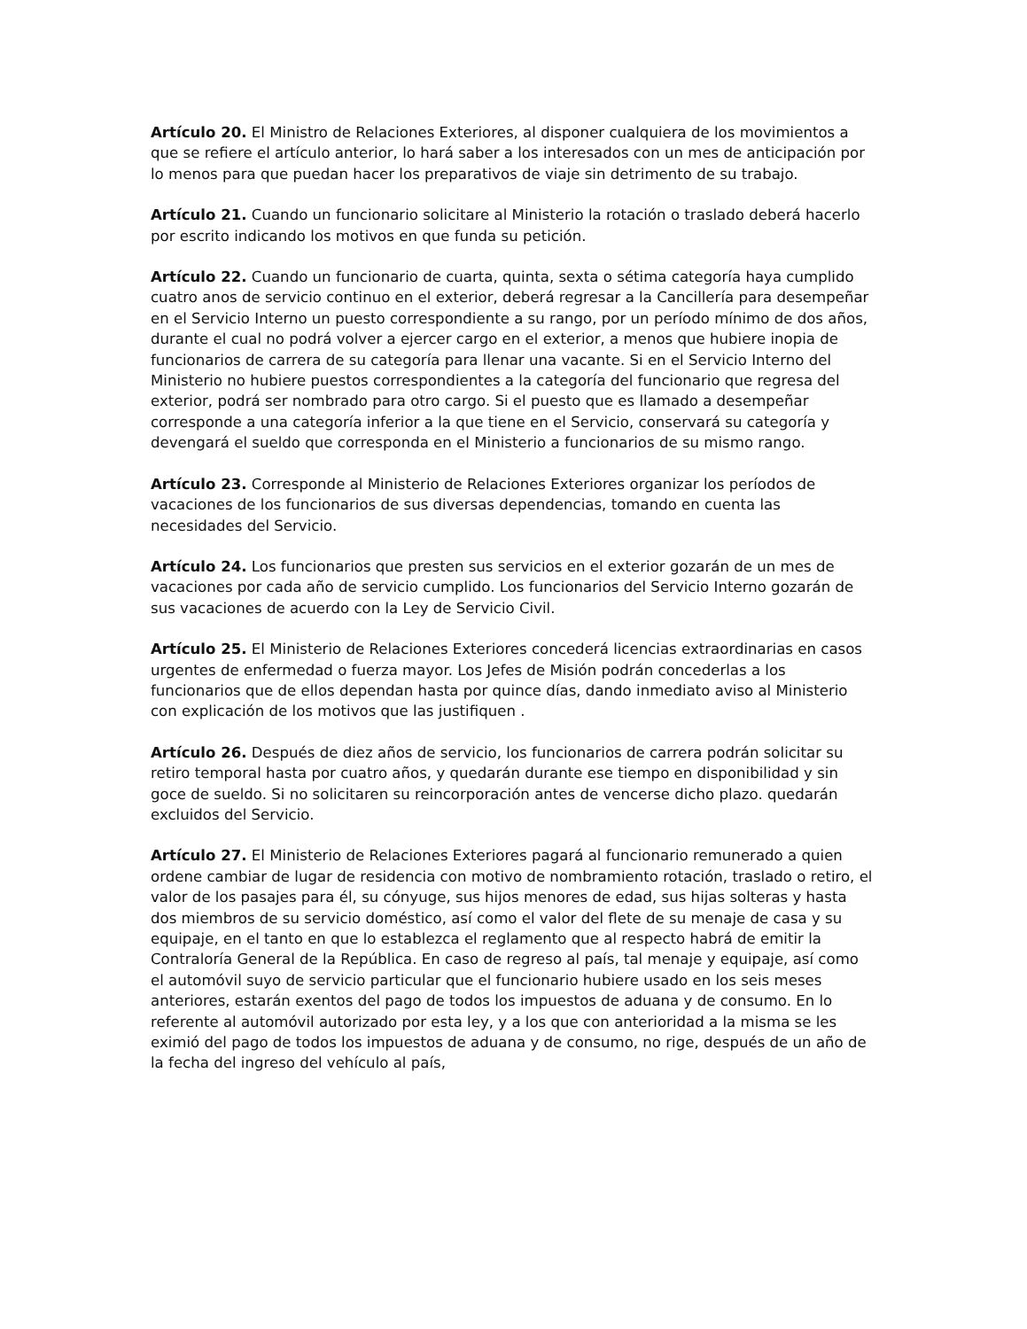Artículo 20. El Ministro de Relaciones Exteriores, al disponer cualquiera de los movimientos a que se refiere el artículo anterior, lo hará saber a los interesados con un mes de anticipación por lo menos para que puedan hacer los preparativos de viaje sin detrimento de su trabajo.
Artículo 21. Cuando un funcionario solicitare al Ministerio la rotación o traslado deberá hacerlo por escrito indicando los motivos en que funda su petición.
Artículo 22. Cuando un funcionario de cuarta, quinta, sexta o sétima categoría haya cumplido cuatro anos de servicio continuo en el exterior, deberá regresar a la Cancillería para desempeñar en el Servicio Interno un puesto correspondiente a su rango, por un período mínimo de dos años, durante el cual no podrá volver a ejercer cargo en el exterior, a menos que hubiere inopia de funcionarios de carrera de su categoría para llenar una vacante. Si en el Servicio Interno del Ministerio no hubiere puestos correspondientes a la categoría del funcionario que regresa del exterior, podrá ser nombrado para otro cargo. Si el puesto que es llamado a desempeñar corresponde a una categoría inferior a la que tiene en el Servicio, conservará su categoría y devengará el sueldo que corresponda en el Ministerio a funcionarios de su mismo rango.
Artículo 23. Corresponde al Ministerio de Relaciones Exteriores organizar los períodos de vacaciones de los funcionarios de sus diversas dependencias, tomando en cuenta las necesidades del Servicio.
Artículo 24. Los funcionarios que presten sus servicios en el exterior gozarán de un mes de vacaciones por cada año de servicio cumplido. Los funcionarios del Servicio Interno gozarán de sus vacaciones de acuerdo con la Ley de Servicio Civil.
Artículo 25. El Ministerio de Relaciones Exteriores concederá licencias extraordinarias en casos urgentes de enfermedad o fuerza mayor. Los Jefes de Misión podrán concederlas a los funcionarios que de ellos dependan hasta por quince días, dando inmediato aviso al Ministerio con explicación de los motivos que las justifiquen .
Artículo 26. Después de diez años de servicio, los funcionarios de carrera podrán solicitar su retiro temporal hasta por cuatro años, y quedarán durante ese tiempo en disponibilidad y sin goce de sueldo. Si no solicitaren su reincorporación antes de vencerse dicho plazo. quedarán excluidos del Servicio.
Artículo 27. El Ministerio de Relaciones Exteriores pagará al funcionario remunerado a quien ordene cambiar de lugar de residencia con motivo de nombramiento rotación, traslado o retiro, el valor de los pasajes para él, su cónyuge, sus hijos menores de edad, sus hijas solteras y hasta dos miembros de su servicio doméstico, así como el valor del flete de su menaje de casa y su equipaje, en el tanto en que lo establezca el reglamento que al respecto habrá de emitir la Contraloría General de la República. En caso de regreso al país, tal menaje y equipaje, así como el automóvil suyo de servicio particular que el funcionario hubiere usado en los seis meses anteriores, estarán exentos del pago de todos los impuestos de aduana y de consumo. En lo referente al automóvil autorizado por esta ley, y a los que con anterioridad a la misma se les eximió del pago de todos los impuestos de aduana y de consumo, no rige, después de un año de la fecha del ingreso del vehículo al país,